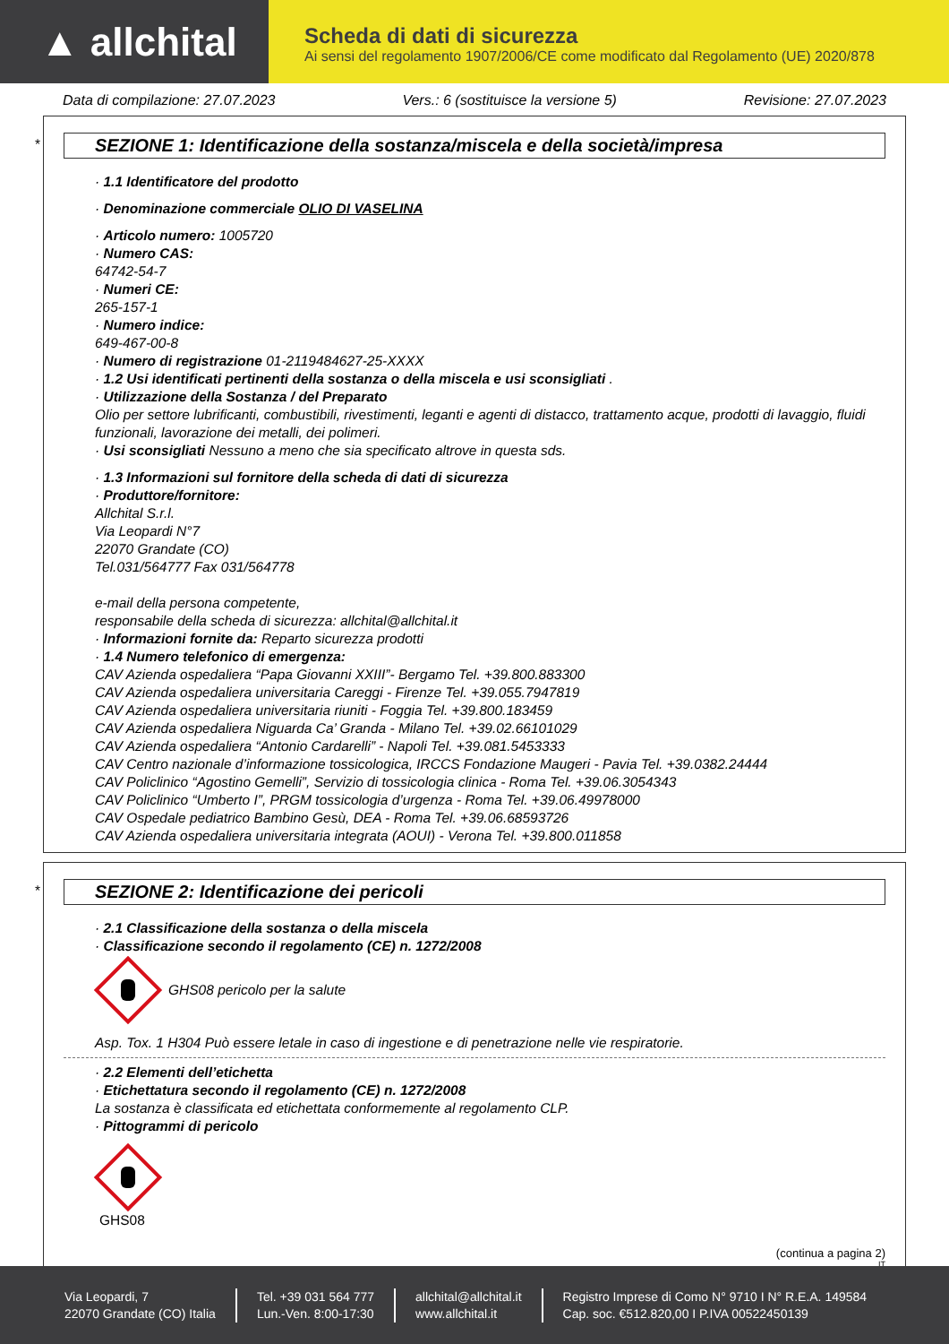▲ allchital
Scheda di dati di sicurezza
Ai sensi del regolamento 1907/2006/CE come modificato dal Regolamento (UE) 2020/878
Data di compilazione: 27.07.2023 Vers.: 6 (sostituisce la versione 5) Revisione: 27.07.2023
*
SEZIONE 1: Identificazione della sostanza/miscela e della società/impresa
· 1.1 Identificatore del prodotto
· Denominazione commerciale OLIO DI VASELINA
· Articolo numero: 1005720
· Numero CAS:
64742-54-7
· Numeri CE:
265-157-1
· Numero indice:
649-467-00-8
· Numero di registrazione 01-2119484627-25-XXXX
· 1.2 Usi identificati pertinenti della sostanza o della miscela e usi sconsigliati .
· Utilizzazione della Sostanza / del Preparato
Olio per settore lubrificanti, combustibili, rivestimenti, leganti e agenti di distacco, trattamento acque, prodotti di lavaggio, fluidi funzionali, lavorazione dei metalli, dei polimeri.
· Usi sconsigliati Nessuno a meno che sia specificato altrove in questa sds.
· 1.3 Informazioni sul fornitore della scheda di dati di sicurezza
· Produttore/fornitore:
Allchital S.r.l.
Via Leopardi N°7
22070 Grandate (CO)
Tel.031/564777 Fax 031/564778
e-mail della persona competente,
responsabile della scheda di sicurezza: allchital@allchital.it
· Informazioni fornite da: Reparto sicurezza prodotti
· 1.4 Numero telefonico di emergenza:
CAV Azienda ospedaliera “Papa Giovanni XXIII”- Bergamo Tel. +39.800.883300
CAV Azienda ospedaliera universitaria Careggi - Firenze Tel. +39.055.7947819
CAV Azienda ospedaliera universitaria riuniti - Foggia Tel. +39.800.183459
CAV Azienda ospedaliera Niguarda Ca’ Granda - Milano Tel. +39.02.66101029
CAV Azienda ospedaliera “Antonio Cardarelli” - Napoli Tel. +39.081.5453333
CAV Centro nazionale d’informazione tossicologica, IRCCS Fondazione Maugeri - Pavia Tel. +39.0382.24444
CAV Policlinico “Agostino Gemelli”, Servizio di tossicologia clinica - Roma Tel. +39.06.3054343
CAV Policlinico “Umberto I”, PRGM tossicologia d’urgenza - Roma Tel. +39.06.49978000
CAV Ospedale pediatrico Bambino Gesù, DEA - Roma Tel. +39.06.68593726
CAV Azienda ospedaliera universitaria integrata (AOUI) - Verona Tel. +39.800.011858
*
SEZIONE 2: Identificazione dei pericoli
· 2.1 Classificazione della sostanza o della miscela
· Classificazione secondo il regolamento (CE) n. 1272/2008
GHS08 pericolo per la salute
Asp. Tox. 1 H304 Può essere letale in caso di ingestione e di penetrazione nelle vie respiratorie.
· 2.2 Elementi dell’etichetta
· Etichettatura secondo il regolamento (CE) n. 1272/2008
La sostanza è classificata ed etichettata conformemente al regolamento CLP.
· Pittogrammi di pericolo
GHS08
(continua a pagina 2)
IT
Via Leopardi, 7
22070 Grandate (CO) Italia
Tel. +39 031 564 777
Lun.-Ven. 8:00-17:30
allchital@allchital.it
www.allchital.it
Registro Imprese di Como N° 9710 I N° R.E.A. 149584
Cap. soc. €512.820,00 I P.IVA 00522450139